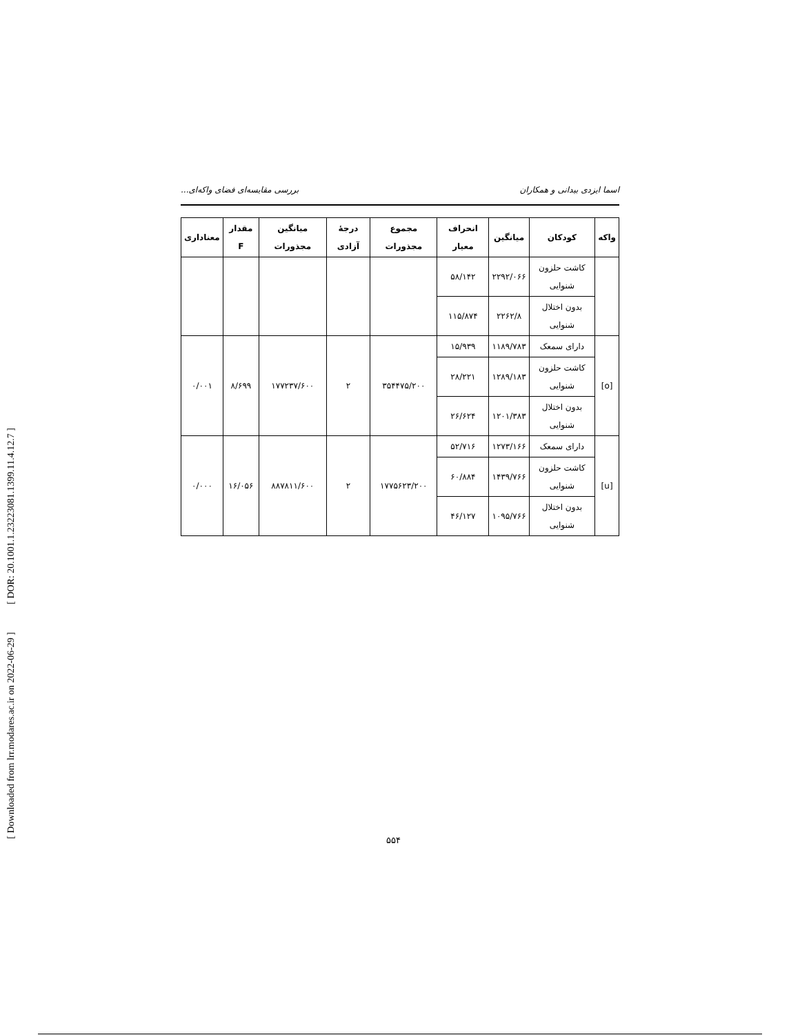[ DOR: 20.1001.1.23223081.1399.11.4.12.7 ]
[ Downloaded from lrr.modares.ac.ir on 2022-06-29 ]
اسما ایزدی بیدانی و همکاران بررسی مقایسه‌ای فضای واکه‌ای...
| واکه | کودکان | میانگین | انحراف معیار | مجموع مجذورات | درجهٔ آزادی | میانگین مجذورات | مقدار F | معناداری |
| --- | --- | --- | --- | --- | --- | --- | --- | --- |
| | کاشت حلزون شنوایی | ۲۲۹۲/۰۶۶ | ۵۸/۱۴۲ | | | | | |
| | بدون اختلال شنوایی | ۲۲۶۲/۸ | ۱۱۵/۸۷۴ | | | | | |
| [o] | دارای سمعک | ۱۱۸۹/۷۸۳ | ۱۵/۹۳۹ | ۳۵۴۴۷۵/۲۰۰ | ۲ | ۱۷۷۲۳۷/۶۰۰ | ۸/۶۹۹ | ۰/۰۰۱ |
| | کاشت حلزون شنوایی | ۱۲۸۹/۱۸۳ | ۲۸/۲۲۱ | | | | | |
| | بدون اختلال شنوایی | ۱۲۰۱/۳۸۳ | ۲۶/۶۲۴ | | | | | |
| [u] | دارای سمعک | ۱۲۷۳/۱۶۶ | ۵۲/۷۱۶ | ۱۷۷۵۶۲۳/۲۰۰ | ۲ | ۸۸۷۸۱۱/۶۰۰ | ۱۶/۰۵۶ | ۰/۰۰۰ |
| | کاشت حلزون شنوایی | ۱۴۳۹/۷۶۶ | ۶۰/۸۸۴ | | | | | |
| | بدون اختلال شنوایی | ۱۰۹۵/۷۶۶ | ۴۶/۱۲۷ | | | | | |
۵۵۴